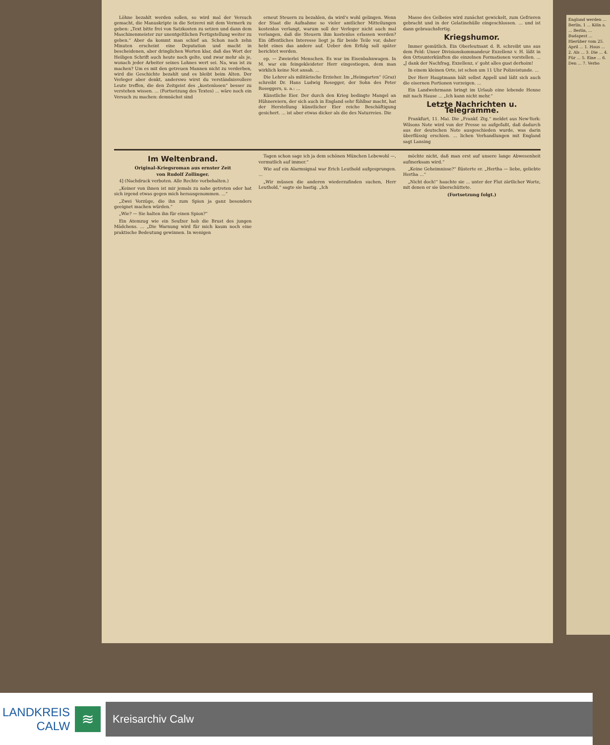Löhne bezahlt werden sollen, so wird mal der Versuch gemacht, die Manuskripte in die Setzerei mit dem Vermerk zu geben: „Text bitte frei von Satzkosten zu setzen und dann dem Maschinenmeister zur unentgeltlichen Fertigstellung weiter zu geben.“ Aber da kommt man schief an. Schon nach zehn Minuten erscheint eine Deputation und macht in bescheidenen, aber dringlichen Worten klar, daß das Wort der Heiligen Schrift auch heute noch gelte, und zwar mehr als je, wonach jeder Arbeiter seines Lohnes wert sei. Na, was ist zu machen? Um es mit den getreuen Mannen nicht zu verderben, wird die Geschichte bezahlt und es bleibt beim Alten. Der Verleger aber denkt, anderswo wirst du verständnisvollere Leute treffen, die den Zeitgeist des „kostenlosen“ besser zu verstehen wissen. ... (Fortsetzung des Textes) ... wäre noch ein Versuch zu machen: demnächst sind
erneut Steuern zu bezahlen, da wird's wohl gelingen. Wenn der Staat die Aufnahme so vieler amtlicher Mitteilungen kostenlos verlangt, warum soll der Verleger nicht auch mal verlangen, daß die Steuern ihm kostenlos erlassen werden? Ein öffentliches Interesse liegt ja für beide Teile vor, daher hebt eines das andere auf. Ueber den Erfolg soll später berichtet werden.
ep. — Zweierlei Menschen. Es war im Eisenbahnwagen. In M. war ein feingekleideter Herr eingestiegen, dem man wirklich keine Not ansah. ...
Die Lehrer als militärische Erzieher. Im „Heimgarten“ (Graz) schreibt Dr. Hans Ludwig Rosegger, der Sohn des Peter Roseggers, u. a.: ...
Künstliche Eier. Der durch den Krieg bedingte Mangel an Hühnereiern, der sich auch in England sehr fühlbar macht, hat der Herstellung künstlicher Eier reiche Beschäftigung gesichert. ... ist aber etwas dicker als die des Naturreies. Die
Masse des Gelbeies wird zunächst gewickelt, zum Gefrieren gebracht und in der Gelatinehülle eingeschlossen. ... und ist dann gebrauchsfertig.
Kriegshumor.
Immer gemütlich. Ein Oberleutnant d. R. schreibt uns aus dem Feld: Unser Divisionskommandeur Exzellenz v. H. läßt in den Ortsunterkünften die einzelnen Formationen vorstellen. ... „J dank der Nachfrag, Exzellenz, s' goht alles guat derhoim!
In einem kleinen Orte, ist schon um 11 Uhr Polizeistunde. ...
Der Herr Hauptmann hält selbst Appell und läßt sich auch die eisernen Portionen vorzeigen. ...
Ein Landwehrmann bringt im Urlaub eine lebende Henne mit nach Hause ... „Ich kann nicht mehr.“
Letzte Nachrichten u. Telegramme.
Frankfurt, 11. Mai. Die „Frankf. Ztg.“ meldet aus New-York: Wilsons Note wird von der Presse so aufgefaßt, daß dadurch aus der deutschen Note ausgeschieden wurde, was darin überflüssig erschien. ... lichen Verhandlungen mit England sagt Lansing
Im Weltenbrand.
Original-Kriegsroman aus ernster Zeit
von Rudolf Zollinger.
4] (Nachdruck verboten. Alle Rechte vorbehalten.)
„Keiner von ihnen ist mir jemals zu nahe getreten oder hat sich irgend etwas gegen mich herausgenommen. ...“
„Zwei Vorzüge, die ihn zum Spion ja ganz besonders geeignet machen würden.“
„Wie? — Sie halten ihn für einen Spion?“
Ein Atemzug wie ein Seufzer hob die Brust des jungen Mädchens. ... „Die Warnung wird für mich kaum noch eine praktische Bedeutung gewinnen. In wenigen
Tagen schon sage ich ja dem schönen München Lebewohl —, vermutlich auf immer.“
Wie auf ein Alarmsignal war Erich Leuthold aufgesprungen. ...
„Wir müssen die anderen wiederzufinden suchen, Herr Leuthold,“ sagte sie hastig. „Ich
möchte nicht, daß man erst auf unsere lange Abwesenheit aufmerksam wird.“
„Keine Geheimnisse?“ flüsterte er. „Hertha — liebe, geliebte Hertha ...“
„Nicht doch!“ hauchte sie ... unter der Flut zärtlicher Worte, mit denen er sie überschüttete.
(Fortsetzung folgt.)
England werden ... Berlin, 1 ... Köln a. ... Berlin, ... Budapest ... Hierüber vom 25. April ... 1. Haus ... 2. Als ... 3. Die ... 4. Für ... 5. Eine ... 6. Den ... 7. Verbo
LANDKREIS
CALW
≋
Kreisarchiv Calw